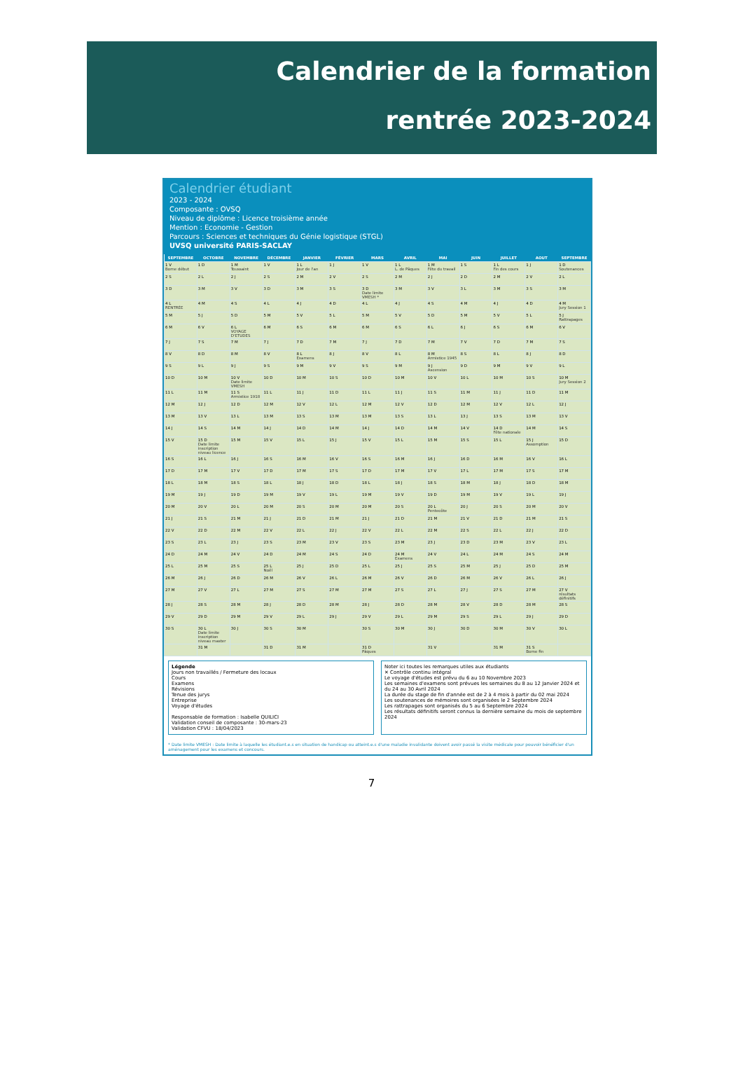Calendrier de la formation
rentrée 2023-2024
Calendrier étudiant
2023 - 2024
Composante : OVSQ
Niveau de diplôme : Licence troisième année
Mention : Economie - Gestion
Parcours : Sciences et techniques du Génie logistique (STGL)
UVSQ université PARIS-SACLAY
| SEPTEMBRE | OCTOBRE | NOVEMBRE | DÉCEMBRE | JANVIER | FÉVRIER | MARS | AVRIL | MAI | JUIN | JUILLET | AOUT | SEPTEMBRE |
| --- | --- | --- | --- | --- | --- | --- | --- | --- | --- | --- | --- | --- |
| 1 V Borne début | 1 D | 1 M Toussaint | 1 V | 1 L Jour de l'an | 1 J | 1 V | 1 L L. de Pâques | 1 M Fête du travail | 1 S | 1 L Fin des cours | 1 J | 1 D Soutenances |
| 2 S | 2 L | 2 J | 2 S | 2 M | 2 V | 2 S | 2 M | 2 J | 2 D | 2 M | 2 V | 2 L |
| 3 D | 3 M | 3 V | 3 D | 3 M | 3 S | 3 D Date limite VMESH * | 3 M | 3 V | 3 L | 3 M | 3 S | 3 M |
| 4 L RENTRÉE | 4 M | 4 S | 4 L | 4 J | 4 D | 4 L | 4 J | 4 S | 4 M | 4 J | 4 D | 4 M Jury Session 1 |
| 5 M | 5 J | 5 D | 5 M | 5 V | 5 L | 5 M | 5 V | 5 D | 5 M | 5 V | 5 L | 5 J Rattrapages |
| 6 M | 6 V | 6 L VOYAGE D'ETUDES | 6 M | 6 S | 6 M | 6 M | 6 S | 6 L | 6 J | 6 S | 6 M | 6 V |
| 7 J | 7 S | 7 M | 7 J | 7 D | 7 M | 7 J | 7 D | 7 M | 7 V | 7 D | 7 M | 7 S |
| 8 V | 8 D | 8 M | 8 V | 8 L Examens | 8 J | 8 V | 8 L | 8 M Armistice 1945 | 8 S | 8 L | 8 J | 8 D |
| 9 S | 9 L | 9 J | 9 S | 9 M | 9 V | 9 S | 9 M | 9 J Ascension | 9 D | 9 M | 9 V | 9 L |
| 10 D | 10 M | 10 V Date limite VMESH | 10 D | 10 M | 10 S | 10 D | 10 M | 10 V | 10 L | 10 M | 10 S | 10 M Jury Session 2 |
| 11 L | 11 M | 11 S Armistice 1918 | 11 L | 11 J | 11 D | 11 L | 11 J | 11 S | 11 M | 11 J | 11 D | 11 M |
| 12 M | 12 J | 12 D | 12 M | 12 V | 12 L | 12 M | 12 V | 12 D | 12 M | 12 V | 12 L | 12 J |
| 13 M | 13 V | 13 L | 13 M | 13 S | 13 M | 13 M | 13 S | 13 L | 13 J | 13 S | 13 M | 13 V |
| 14 J | 14 S | 14 M | 14 J | 14 D | 14 M | 14 J | 14 D | 14 M | 14 V | 14 D Fête nationale | 14 M | 14 S |
| 15 V | 15 D Date limite inscription niveau licence | 15 M | 15 V | 15 L | 15 J | 15 V | 15 L | 15 M | 15 S | 15 L | 15 J Assomption | 15 D |
| 16 S | 16 L | 16 J | 16 S | 16 M | 16 V | 16 S | 16 M | 16 J | 16 D | 16 M | 16 V | 16 L |
| 17 D | 17 M | 17 V | 17 D | 17 M | 17 S | 17 D | 17 M | 17 V | 17 L | 17 M | 17 S | 17 M |
| 18 L | 18 M | 18 S | 18 L | 18 J | 18 D | 18 L | 18 J | 18 S | 18 M | 18 J | 18 D | 18 M |
| 19 M | 19 J | 19 D | 19 M | 19 V | 19 L | 19 M | 19 V | 19 D | 19 M | 19 V | 19 L | 19 J |
| 20 M | 20 V | 20 L | 20 M | 20 S | 20 M | 20 M | 20 S | 20 L Pentecôte | 20 J | 20 S | 20 M | 20 V |
| 21 J | 21 S | 21 M | 21 J | 21 D | 21 M | 21 J | 21 D | 21 M | 21 V | 21 D | 21 M | 21 S |
| 22 V | 22 D | 22 M | 22 V | 22 L | 22 J | 22 V | 22 L | 22 M | 22 S | 22 L | 22 J | 22 D |
| 23 S | 23 L | 23 J | 23 S | 23 M | 23 V | 23 S | 23 M | 23 J | 23 D | 23 M | 23 V | 23 L |
| 24 D | 24 M | 24 V | 24 D | 24 M | 24 S | 24 D | 24 M Examens | 24 V | 24 L | 24 M | 24 S | 24 M |
| 25 L | 25 M | 25 S | 25 L Noël | 25 J | 25 D | 25 L | 25 J | 25 S | 25 M | 25 J | 25 D | 25 M |
| 26 M | 26 J | 26 D | 26 M | 26 V | 26 L | 26 M | 26 V | 26 D | 26 M | 26 V | 26 L | 26 J |
| 27 M | 27 V | 27 L | 27 M | 27 S | 27 M | 27 M | 27 S | 27 L | 27 J | 27 S | 27 M | 27 V résultats définitifs |
| 28 J | 28 S | 28 M | 28 J | 28 D | 28 M | 28 J | 28 D | 28 M | 28 V | 28 D | 28 M | 28 S |
| 29 V | 29 D | 29 M | 29 V | 29 L | 29 J | 29 V | 29 L | 29 M | 29 S | 29 L | 29 J | 29 D |
| 30 S | 30 L Date limite inscription niveau master | 30 J | 30 S | 30 M | | 30 S | 30 M | 30 J | 30 D | 30 M | 30 V | 30 L |
| | 31 M | | 31 D | 31 M | | 31 D Pâques | | 31 V | | 31 M | 31 S Borne fin | |
Légende
Jours non travaillés / Fermeture des locaux
Cours
Examens
Révisions
Tenue des jurys
Entreprise
Voyage d'études
Responsable de formation : Isabelle QUILICI
Validation conseil de composante : 30-mars-23
Validation CFVU : 18/04/2023
Noter ici toutes les remarques utiles aux étudiants
✕ Contrôle continu intégral
Le voyage d'études est prévu du 6 au 10 Novembre 2023
Les semaines d'examens sont prévues les semaines du 8 au 12 Janvier 2024 et du 24 au 30 Avril 2024
La durée du stage de fin d'année est de 2 à 4 mois à partir du 02 mai 2024
Les soutenances de mémoires sont organisées le 2 Septembre 2024
Les rattrapages sont organisés du 5 au 6 Septembre 2024
Les résultats définitifs seront connus la dernière semaine du mois de septembre 2024
* Date limite VMESH : Date limite à laquelle les étudiant.e.s en situation de handicap ou atteint.e.s d'une maladie invalidante doivent avoir passé la visite médicale pour pouvoir bénéficier d'un aménagement pour les examens et concours.
7